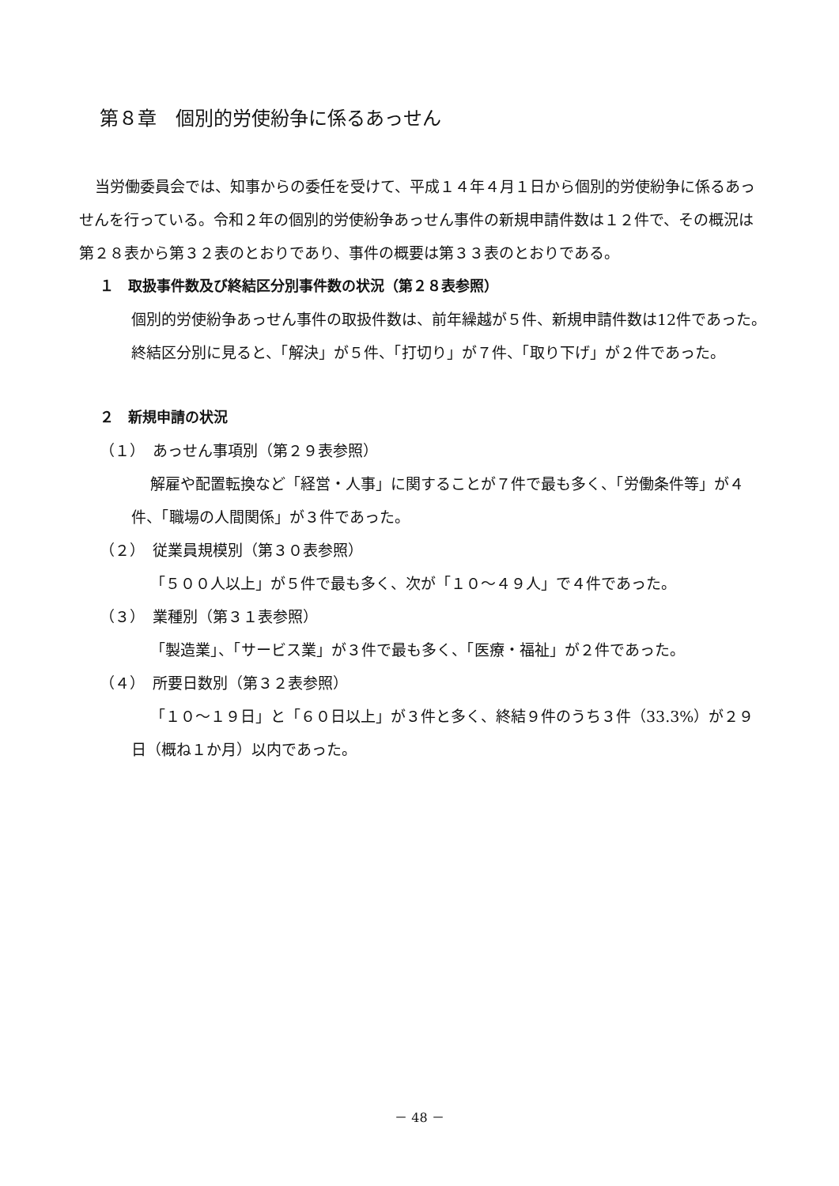第８章　個別的労使紛争に係るあっせん
当労働委員会では、知事からの委任を受けて、平成１４年４月１日から個別的労使紛争に係るあっせんを行っている。令和２年の個別的労使紛争あっせん事件の新規申請件数は１２件で、その概況は第２８表から第３２表のとおりであり、事件の概要は第３３表のとおりである。
１　取扱事件数及び終結区分別事件数の状況（第２８表参照）
個別的労使紛争あっせん事件の取扱件数は、前年繰越が５件、新規申請件数は12件であった。
終結区分別に見ると、「解決」が５件、「打切り」が７件、「取り下げ」が２件であった。
２　新規申請の状況
（１）　あっせん事項別（第２９表参照）
解雇や配置転換など「経営・人事」に関することが７件で最も多く、「労働条件等」が４件、「職場の人間関係」が３件であった。
（２）　従業員規模別（第３０表参照）
「５００人以上」が５件で最も多く、次が「１０～４９人」で４件であった。
（３）　業種別（第３１表参照）
「製造業」、「サービス業」が３件で最も多く、「医療・福祉」が２件であった。
（４）　所要日数別（第３２表参照）
「１０～１９日」と「６０日以上」が３件と多く、終結９件のうち３件（33.3%）が２９日（概ね１か月）以内であった。
－ 48 －